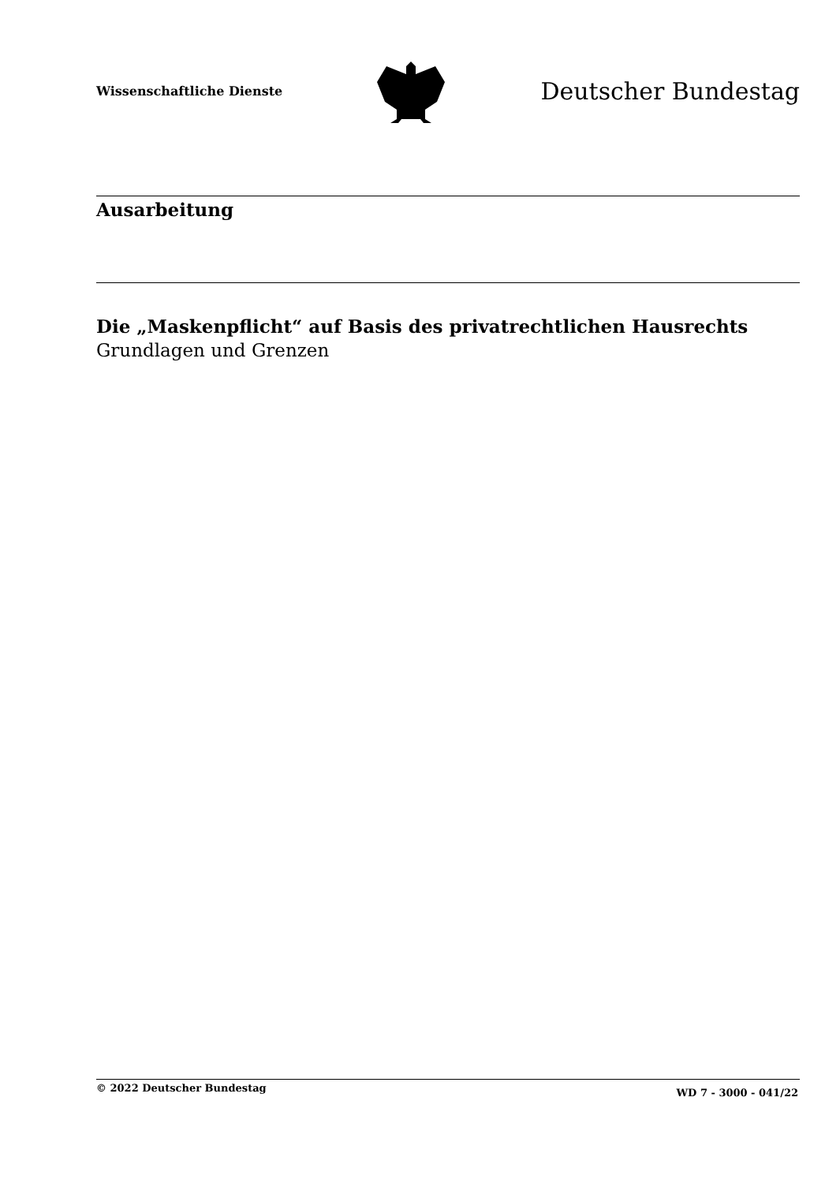Wissenschaftliche Dienste
Deutscher Bundestag
Ausarbeitung
Die „Maskenpflicht“ auf Basis des privatrechtlichen Hausrechts
Grundlagen und Grenzen
© 2022 Deutscher Bundestag WD 7 - 3000 - 041/22